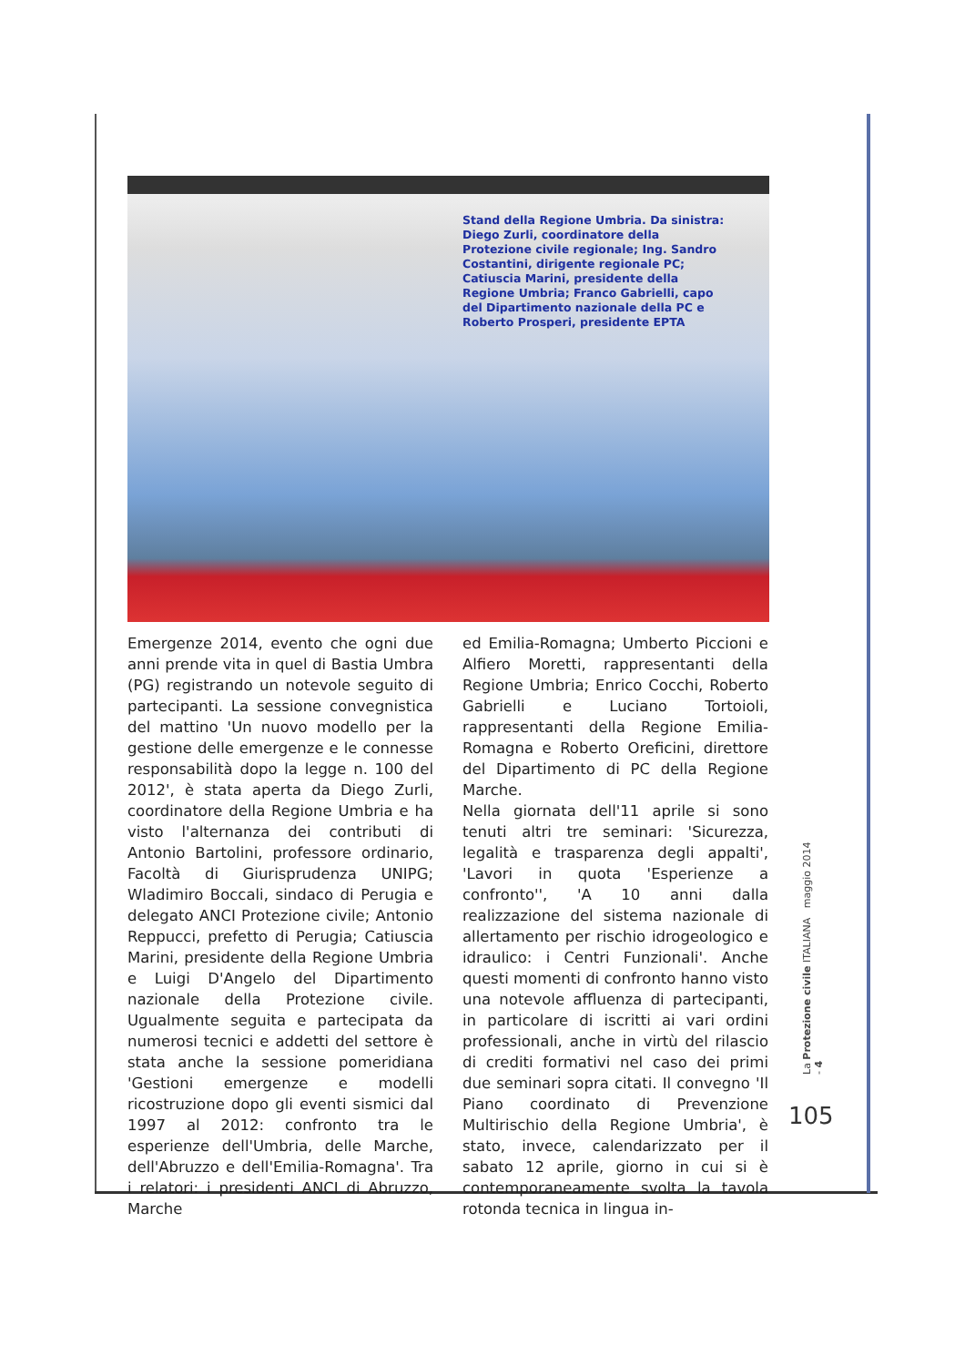Stand della Regione Umbria. Da sinistra: Diego Zurli, coordinatore della Protezione civile regionale; Ing. Sandro Costantini, dirigente regionale PC; Catiuscia Marini, presidente della Regione Umbria; Franco Gabrielli, capo del Dipartimento nazionale della PC e Roberto Prosperi, presidente EPTA
Emergenze 2014, evento che ogni due anni prende vita in quel di Bastia Umbra (PG) registrando un notevole seguito di partecipanti. La sessione convegnistica del mattino 'Un nuovo modello per la gestione delle emergenze e le connesse responsabilità dopo la legge n. 100 del 2012', è stata aperta da Diego Zurli, coordinatore della Regione Umbria e ha visto l'alternanza dei contributi di Antonio Bartolini, professore ordinario, Facoltà di Giurisprudenza UNIPG; Wladimiro Boccali, sindaco di Perugia e delegato ANCI Protezione civile; Antonio Reppucci, prefetto di Perugia; Catiuscia Marini, presidente della Regione Umbria e Luigi D'Angelo del Dipartimento nazionale della Protezione civile. Ugualmente seguita e partecipata da numerosi tecnici e addetti del settore è stata anche la sessione pomeridiana 'Gestioni emergenze e modelli ricostruzione dopo gli eventi sismici dal 1997 al 2012: confronto tra le esperienze dell'Umbria, delle Marche, dell'Abruzzo e dell'Emilia-Romagna'. Tra i relatori: i presidenti ANCI di Abruzzo, Marche
ed Emilia-Romagna; Umberto Piccioni e Alfiero Moretti, rappresentanti della Regione Umbria; Enrico Cocchi, Roberto Gabrielli e Luciano Tortoioli, rappresentanti della Regione Emilia-Romagna e Roberto Oreficini, direttore del Dipartimento di PC della Regione Marche.
Nella giornata dell'11 aprile si sono tenuti altri tre seminari: 'Sicurezza, legalità e trasparenza degli appalti', 'Lavori in quota 'Esperienze a confronto'', 'A 10 anni dalla realizzazione del sistema nazionale di allertamento per rischio idrogeologico e idraulico: i Centri Funzionali'. Anche questi momenti di confronto hanno visto una notevole affluenza di partecipanti, in particolare di iscritti ai vari ordini professionali, anche in virtù del rilascio di crediti formativi nel caso dei primi due seminari sopra citati. Il convegno 'Il Piano coordinato di Prevenzione Multirischio della Regione Umbria', è stato, invece, calendarizzato per il sabato 12 aprile, giorno in cui si è contemporaneamente svolta la tavola rotonda tecnica in lingua in-
La Protezione civile ITALIANA maggio 2014 - 4
105